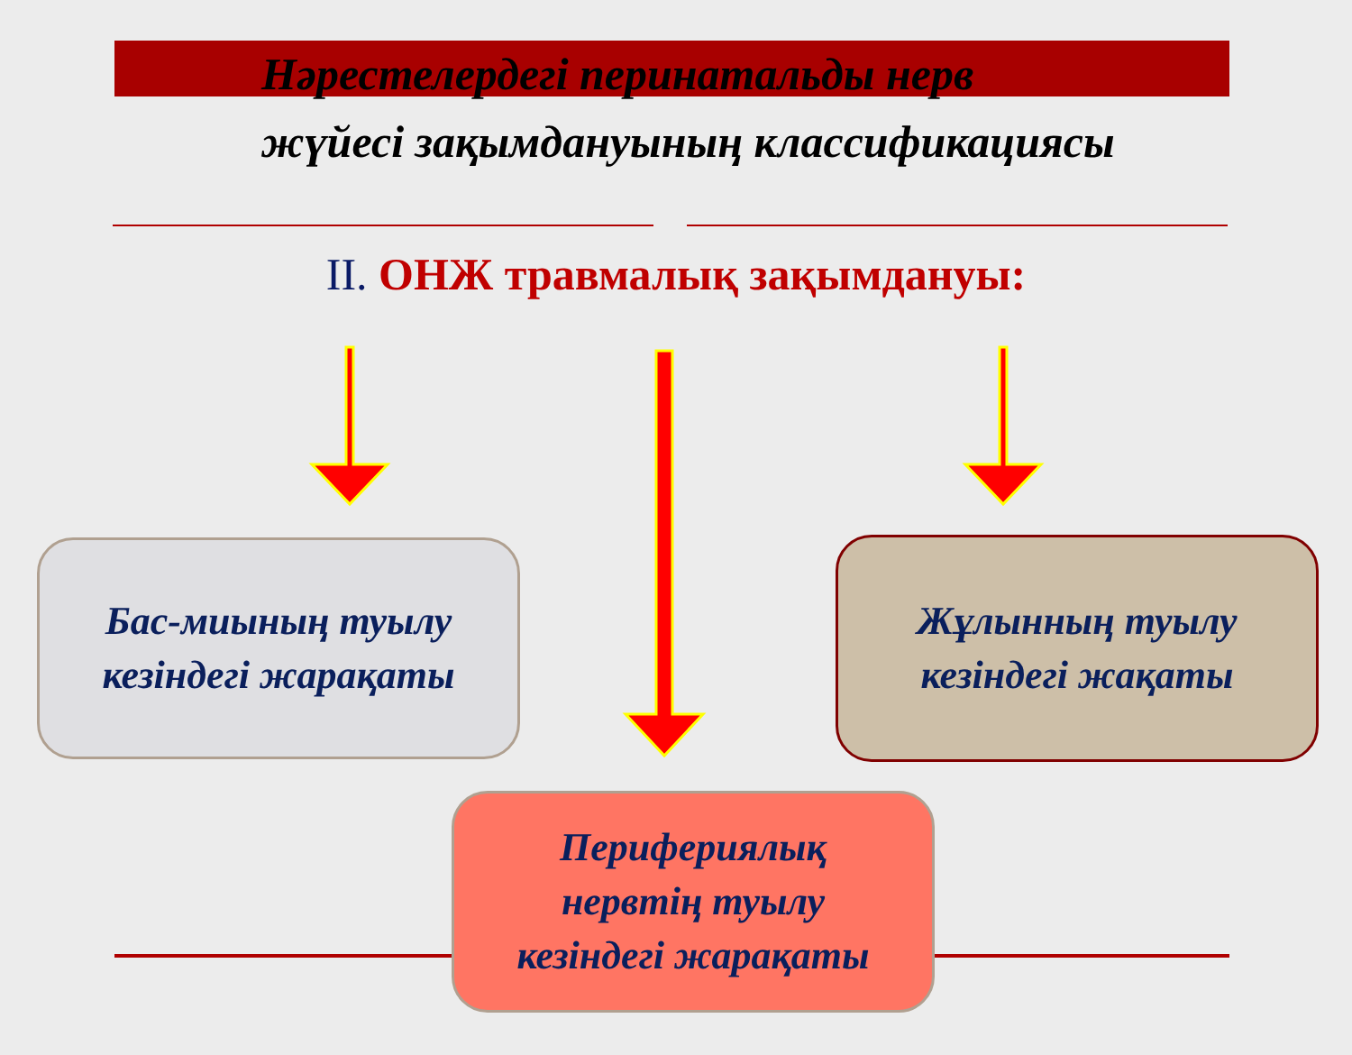Нәрестелердегі перинатальды нерв
жүйесі зақымдануының классификациясы
II. ОНЖ травмалық зақымдануы:
Бас-миының туылу
кезіндегі жарақаты
Жұлынның туылу
кезіндегі жақаты
Перифериялық
нервтің туылу
кезіндегі жарақаты